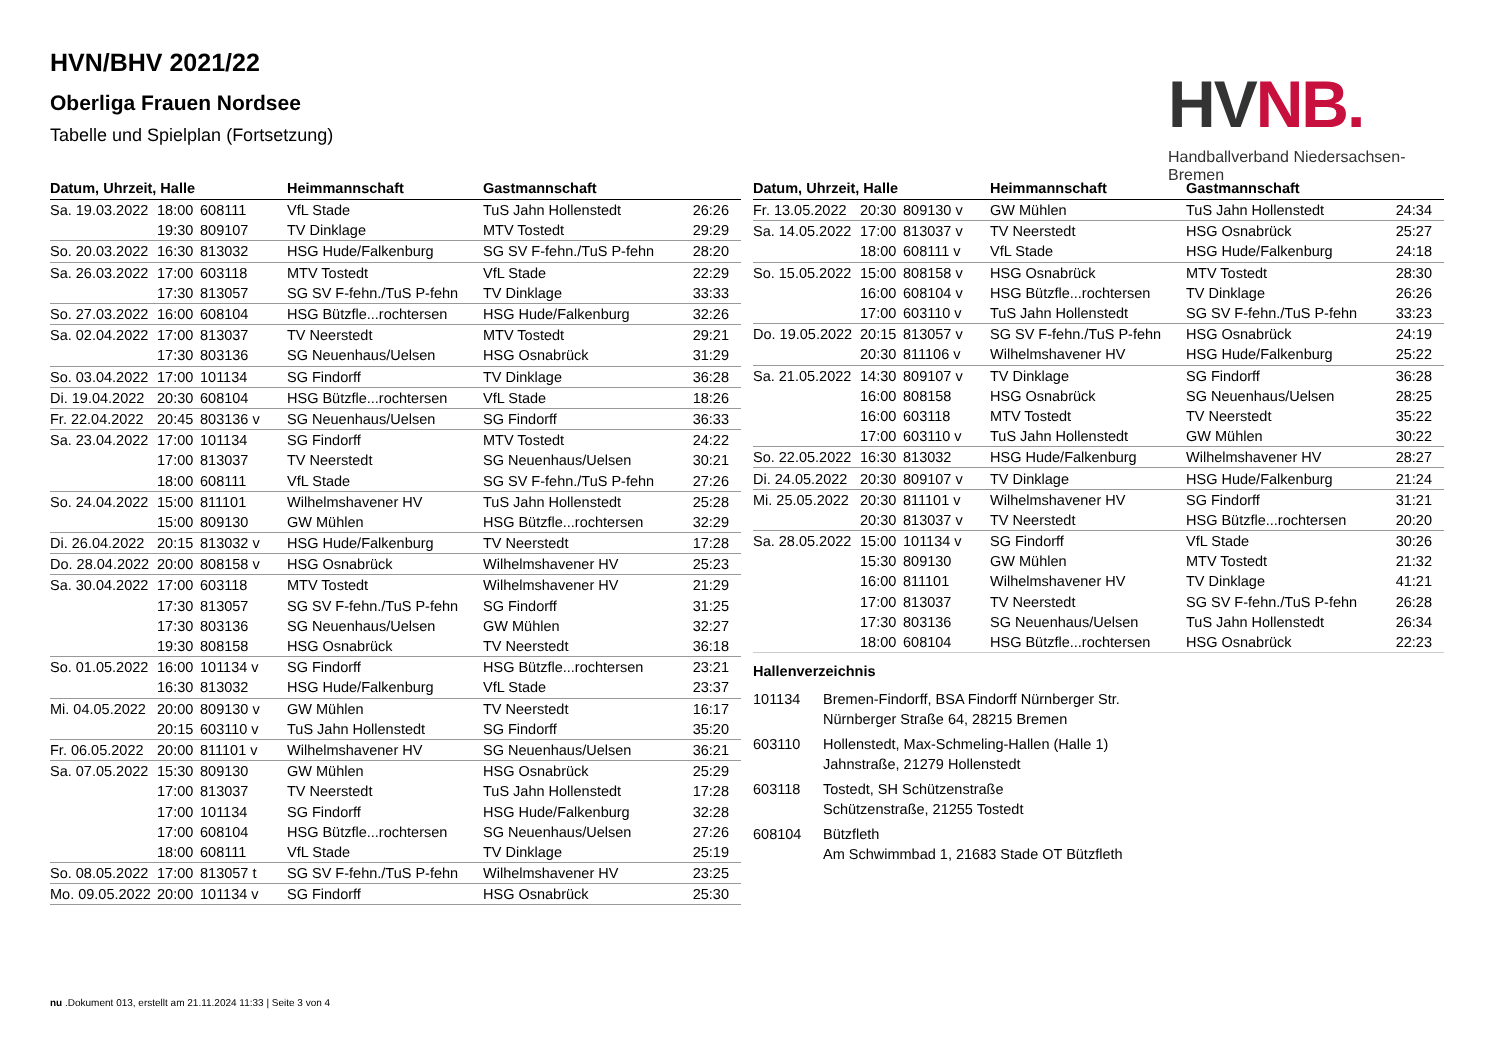HVN/BHV 2021/22
Oberliga Frauen Nordsee
Tabelle und Spielplan (Fortsetzung)
HV NB.
Handballverband Niedersachsen-Bremen
| Datum, Uhrzeit, Halle | | | Heimmannschaft | Gastmannschaft | |
| --- | --- | --- | --- | --- | --- |
| Sa. 19.03.2022 | 18:00 | 608111 | VfL Stade | TuS Jahn Hollenstedt | 26:26 |
| | 19:30 | 809107 | TV Dinklage | MTV Tostedt | 29:29 |
| So. 20.03.2022 | 16:30 | 813032 | HSG Hude/Falkenburg | SG SV F-fehn./TuS P-fehn | 28:20 |
| Sa. 26.03.2022 | 17:00 | 603118 | MTV Tostedt | VfL Stade | 22:29 |
| | 17:30 | 813057 | SG SV F-fehn./TuS P-fehn | TV Dinklage | 33:33 |
| So. 27.03.2022 | 16:00 | 608104 | HSG Bützfle...rochtersen | HSG Hude/Falkenburg | 32:26 |
| Sa. 02.04.2022 | 17:00 | 813037 | TV Neerstedt | MTV Tostedt | 29:21 |
| | 17:30 | 803136 | SG Neuenhaus/Uelsen | HSG Osnabrück | 31:29 |
| So. 03.04.2022 | 17:00 | 101134 | SG Findorff | TV Dinklage | 36:28 |
| Di. 19.04.2022 | 20:30 | 608104 | HSG Bützfle...rochtersen | VfL Stade | 18:26 |
| Fr. 22.04.2022 | 20:45 | 803136 v | SG Neuenhaus/Uelsen | SG Findorff | 36:33 |
| Sa. 23.04.2022 | 17:00 | 101134 | SG Findorff | MTV Tostedt | 24:22 |
| | 17:00 | 813037 | TV Neerstedt | SG Neuenhaus/Uelsen | 30:21 |
| | 18:00 | 608111 | VfL Stade | SG SV F-fehn./TuS P-fehn | 27:26 |
| So. 24.04.2022 | 15:00 | 811101 | Wilhelmshavener HV | TuS Jahn Hollenstedt | 25:28 |
| | 15:00 | 809130 | GW Mühlen | HSG Bützfle...rochtersen | 32:29 |
| Di. 26.04.2022 | 20:15 | 813032 v | HSG Hude/Falkenburg | TV Neerstedt | 17:28 |
| Do. 28.04.2022 | 20:00 | 808158 v | HSG Osnabrück | Wilhelmshavener HV | 25:23 |
| Sa. 30.04.2022 | 17:00 | 603118 | MTV Tostedt | Wilhelmshavener HV | 21:29 |
| | 17:30 | 813057 | SG SV F-fehn./TuS P-fehn | SG Findorff | 31:25 |
| | 17:30 | 803136 | SG Neuenhaus/Uelsen | GW Mühlen | 32:27 |
| | 19:30 | 808158 | HSG Osnabrück | TV Neerstedt | 36:18 |
| So. 01.05.2022 | 16:00 | 101134 v | SG Findorff | HSG Bützfle...rochtersen | 23:21 |
| | 16:30 | 813032 | HSG Hude/Falkenburg | VfL Stade | 23:37 |
| Mi. 04.05.2022 | 20:00 | 809130 v | GW Mühlen | TV Neerstedt | 16:17 |
| | 20:15 | 603110 v | TuS Jahn Hollenstedt | SG Findorff | 35:20 |
| Fr. 06.05.2022 | 20:00 | 811101 v | Wilhelmshavener HV | SG Neuenhaus/Uelsen | 36:21 |
| Sa. 07.05.2022 | 15:30 | 809130 | GW Mühlen | HSG Osnabrück | 25:29 |
| | 17:00 | 813037 | TV Neerstedt | TuS Jahn Hollenstedt | 17:28 |
| | 17:00 | 101134 | SG Findorff | HSG Hude/Falkenburg | 32:28 |
| | 17:00 | 608104 | HSG Bützfle...rochtersen | SG Neuenhaus/Uelsen | 27:26 |
| | 18:00 | 608111 | VfL Stade | TV Dinklage | 25:19 |
| So. 08.05.2022 | 17:00 | 813057 t | SG SV F-fehn./TuS P-fehn | Wilhelmshavener HV | 23:25 |
| Mo. 09.05.2022 | 20:00 | 101134 v | SG Findorff | HSG Osnabrück | 25:30 |
| Datum, Uhrzeit, Halle | | | Heimmannschaft | Gastmannschaft | |
| --- | --- | --- | --- | --- | --- |
| Fr. 13.05.2022 | 20:30 | 809130 v | GW Mühlen | TuS Jahn Hollenstedt | 24:34 |
| Sa. 14.05.2022 | 17:00 | 813037 v | TV Neerstedt | HSG Osnabrück | 25:27 |
| | 18:00 | 608111 v | VfL Stade | HSG Hude/Falkenburg | 24:18 |
| So. 15.05.2022 | 15:00 | 808158 v | HSG Osnabrück | MTV Tostedt | 28:30 |
| | 16:00 | 608104 v | HSG Bützfle...rochtersen | TV Dinklage | 26:26 |
| | 17:00 | 603110 v | TuS Jahn Hollenstedt | SG SV F-fehn./TuS P-fehn | 33:23 |
| Do. 19.05.2022 | 20:15 | 813057 v | SG SV F-fehn./TuS P-fehn | HSG Osnabrück | 24:19 |
| | 20:30 | 811106 v | Wilhelmshavener HV | HSG Hude/Falkenburg | 25:22 |
| Sa. 21.05.2022 | 14:30 | 809107 v | TV Dinklage | SG Findorff | 36:28 |
| | 16:00 | 808158 | HSG Osnabrück | SG Neuenhaus/Uelsen | 28:25 |
| | 16:00 | 603118 | MTV Tostedt | TV Neerstedt | 35:22 |
| | 17:00 | 603110 v | TuS Jahn Hollenstedt | GW Mühlen | 30:22 |
| So. 22.05.2022 | 16:30 | 813032 | HSG Hude/Falkenburg | Wilhelmshavener HV | 28:27 |
| Di. 24.05.2022 | 20:30 | 809107 v | TV Dinklage | HSG Hude/Falkenburg | 21:24 |
| Mi. 25.05.2022 | 20:30 | 811101 v | Wilhelmshavener HV | SG Findorff | 31:21 |
| | 20:30 | 813037 v | TV Neerstedt | HSG Bützfle...rochtersen | 20:20 |
| Sa. 28.05.2022 | 15:00 | 101134 v | SG Findorff | VfL Stade | 30:26 |
| | 15:30 | 809130 | GW Mühlen | MTV Tostedt | 21:32 |
| | 16:00 | 811101 | Wilhelmshavener HV | TV Dinklage | 41:21 |
| | 17:00 | 813037 | TV Neerstedt | SG SV F-fehn./TuS P-fehn | 26:28 |
| | 17:30 | 803136 | SG Neuenhaus/Uelsen | TuS Jahn Hollenstedt | 26:34 |
| | 18:00 | 608104 | HSG Bützfle...rochtersen | HSG Osnabrück | 22:23 |
Hallenverzeichnis
101134 Bremen-Findorff, BSA Findorff Nürnberger Str.
Nürnberger Straße 64, 28215 Bremen
603110 Hollenstedt, Max-Schmeling-Hallen (Halle 1)
Jahnstraße, 21279 Hollenstedt
603118 Tostedt, SH Schützenstraße
Schützenstraße, 21255 Tostedt
608104 Bützfleth
Am Schwimmbad 1, 21683 Stade OT Bützfleth
nu .Dokument 013, erstellt am 21.11.2024 11:33 | Seite 3 von 4